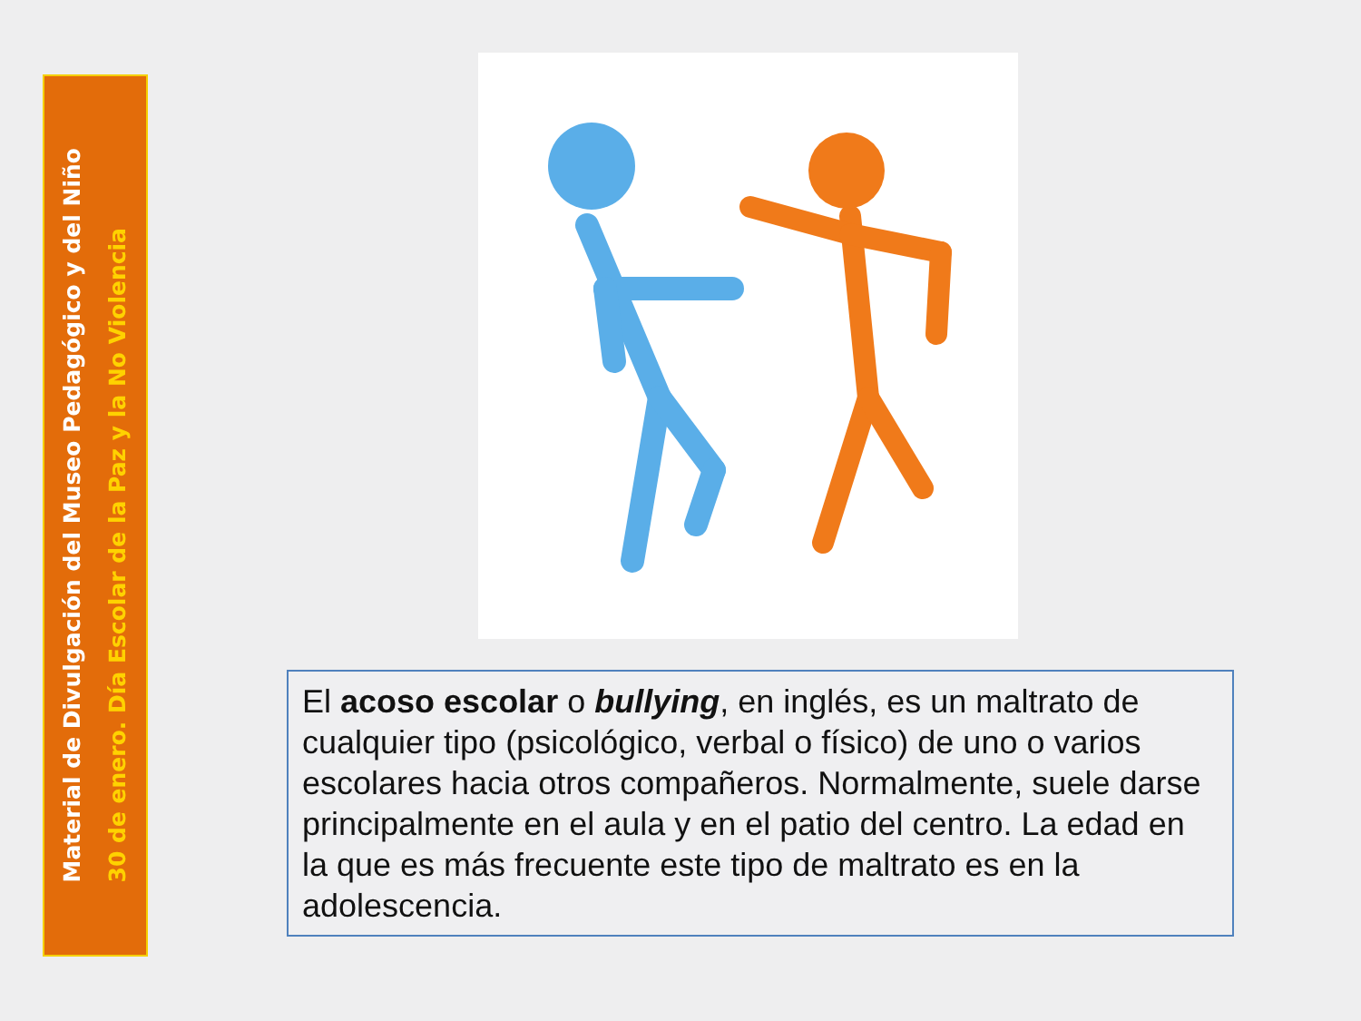Material de Divulgación del Museo Pedagógico y del Niño
30 de enero. Día Escolar de la Paz y la No Violencia
El acoso escolar o bullying, en inglés, es un maltrato de cualquier tipo (psicológico, verbal o físico) de uno o varios escolares hacia otros compañeros. Normalmente, suele darse principalmente en el aula y en el patio del centro. La edad en la que es más frecuente este tipo de maltrato es en la adolescencia.